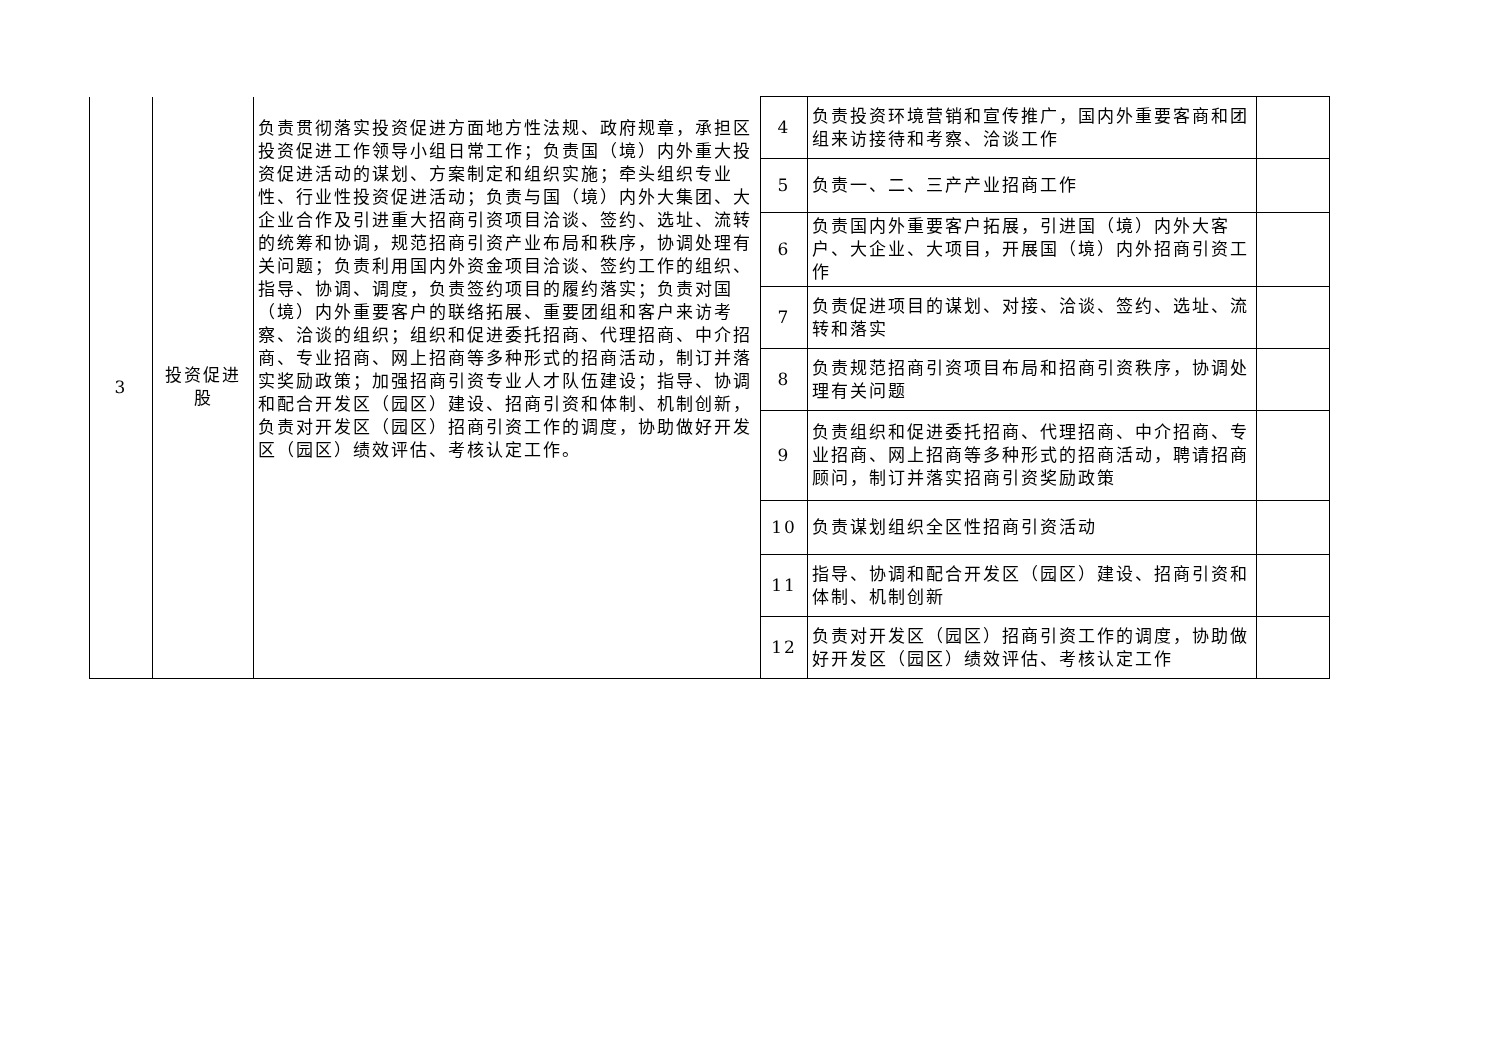| 3 | 投资促进股 | 负责贯彻落实投资促进方面地方性法规、政府规章，承担区投资促进工作领导小组日常工作；负责国（境）内外重大投资促进活动的谋划、方案制定和组织实施；牵头组织专业性、行业性投资促进活动；负责与国（境）内外大集团、大企业合作及引进重大招商引资项目洽谈、签约、选址、流转的统筹和协调，规范招商引资产业布局和秩序，协调处理有关问题；负责利用国内外资金项目洽谈、签约工作的组织、指导、协调、调度，负责签约项目的履约落实；负责对国（境）内外重要客户的联络拓展、重要团组和客户来访考察、洽谈的组织；组织和促进委托招商、代理招商、中介招商、专业招商、网上招商等多种形式的招商活动，制订并落实奖励政策；加强招商引资专业人才队伍建设；指导、协调和配合开发区（园区）建设、招商引资和体制、机制创新，负责对开发区（园区）招商引资工作的调度，协助做好开发区（园区）绩效评估、考核认定工作。 | 4 | 负责投资环境营销和宣传推广，国内外重要客商和团组来访接待和考察、洽谈工作 | |
| | | | 5 | 负责一、二、三产产业招商工作 | |
| | | | 6 | 负责国内外重要客户拓展，引进国（境）内外大客户、大企业、大项目，开展国（境）内外招商引资工作 | |
| | | | 7 | 负责促进项目的谋划、对接、洽谈、签约、选址、流转和落实 | |
| | | | 8 | 负责规范招商引资项目布局和招商引资秩序，协调处理有关问题 | |
| | | | 9 | 负责组织和促进委托招商、代理招商、中介招商、专业招商、网上招商等多种形式的招商活动，聘请招商顾问，制订并落实招商引资奖励政策 | |
| | | | 10 | 负责谋划组织全区性招商引资活动 | |
| | | | 11 | 指导、协调和配合开发区（园区）建设、招商引资和体制、机制创新 | |
| | | | 12 | 负责对开发区（园区）招商引资工作的调度，协助做好开发区（园区）绩效评估、考核认定工作 | |